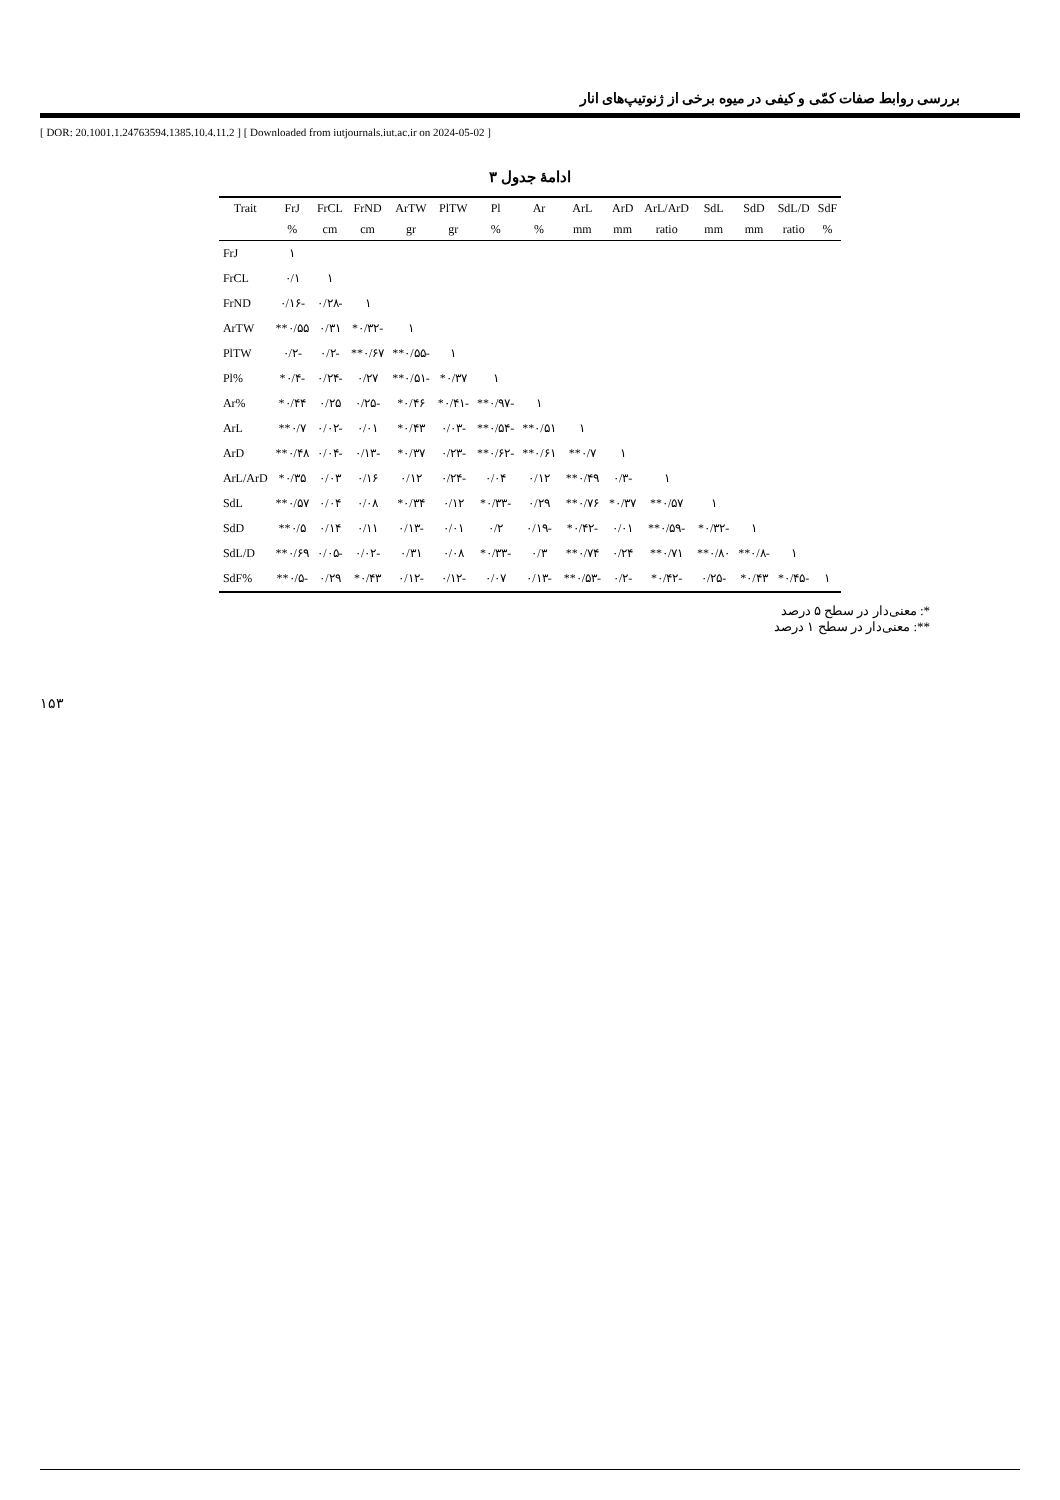بررسی روابط صفات کمّی و کیفی در میوه برخی از ژنوتیپ‌های انار
[ DOR: 20.1001.1.24763594.1385.10.4.11.2 ] [ Downloaded from iutjournals.iut.ac.ir on 2024-05-02 ]
ادامهٔ جدول ۳
| Trait | FrJ | FrCL | FrND | ArTW | PlTW | Pl | Ar | ArL | ArD | ArL/ArD | SdL | SdD | SdL/D | SdF |
| --- | --- | --- | --- | --- | --- | --- | --- | --- | --- | --- | --- | --- | --- | --- |
| | % | cm | cm | gr | gr | % | % | mm | mm | ratio | mm | mm | ratio | % |
| FrJ | ۱ | | | | | | | | | | | | | |
| FrCL | ۰/۱ | ۱ | | | | | | | | | | | | |
| FrND | -۰/۱۶ | -۰/۲۸ | ۱ | | | | | | | | | | | |
| ArTW | ۰/۵۵** | ۰/۳۱ | -۰/۳۲* | ۱ | | | | | | | | | | |
| PlTW | -۰/۲ | -۰/۲ | ۰/۶۷** | -۰/۵۵** | ۱ | | | | | | | | | |
| Pl% | -۰/۴* | -۰/۲۴ | ۰/۲۷ | -۰/۵۱** | ۰/۳۷* | ۱ | | | | | | | | |
| Ar% | ۰/۴۴* | ۰/۲۵ | -۰/۲۵ | ۰/۴۶* | -۰/۴۱* | -۰/۹۷** | ۱ | | | | | | | |
| ArL | ۰/۷** | -۰/۰۲ | ۰/۰۱ | ۰/۴۳* | -۰/۰۳ | -۰/۵۴** | ۰/۵۱** | ۱ | | | | | | |
| ArD | ۰/۴۸** | -۰/۰۴ | -۰/۱۳ | ۰/۳۷* | -۰/۲۳ | -۰/۶۲** | ۰/۶۱** | ۰/۷** | ۱ | | | | | |
| ArL/ArD | ۰/۳۵* | ۰/۰۳ | ۰/۱۶ | ۰/۱۲ | -۰/۲۴ | ۰/۰۴ | ۰/۱۲ | ۰/۴۹** | -۰/۳ | ۱ | | | | |
| SdL | ۰/۵۷** | ۰/۰۴ | ۰/۰۸ | ۰/۳۴* | ۰/۱۲ | -۰/۳۳* | ۰/۲۹ | ۰/۷۶** | ۰/۳۷* | ۰/۵۷** | ۱ | | | |
| SdD | ۰/۵** | ۰/۱۴ | ۰/۱۱ | -۰/۱۳ | ۰/۰۱ | ۰/۲ | -۰/۱۹ | -۰/۴۲* | ۰/۰۱ | -۰/۵۹** | -۰/۳۲* | ۱ | | |
| SdL/D | ۰/۶۹** | -۰/۰۵ | -۰/۰۲ | ۰/۳۱ | ۰/۰۸ | -۰/۳۳* | ۰/۳ | ۰/۷۴** | ۰/۲۴ | ۰/۷۱** | ۰/۸۰** | -۰/۸** | ۱ | |
| SdF% | -۰/۵** | ۰/۲۹ | ۰/۴۳* | -۰/۱۲ | -۰/۱۲ | ۰/۰۷ | -۰/۱۳ | -۰/۵۳** | -۰/۲ | -۰/۴۲* | -۰/۲۵ | ۰/۴۳* | -۰/۴۵* | ۱ |
*: معنی‌دار در سطح ۵ درصد
**: معنی‌دار در سطح ۱ درصد
۱۵۳